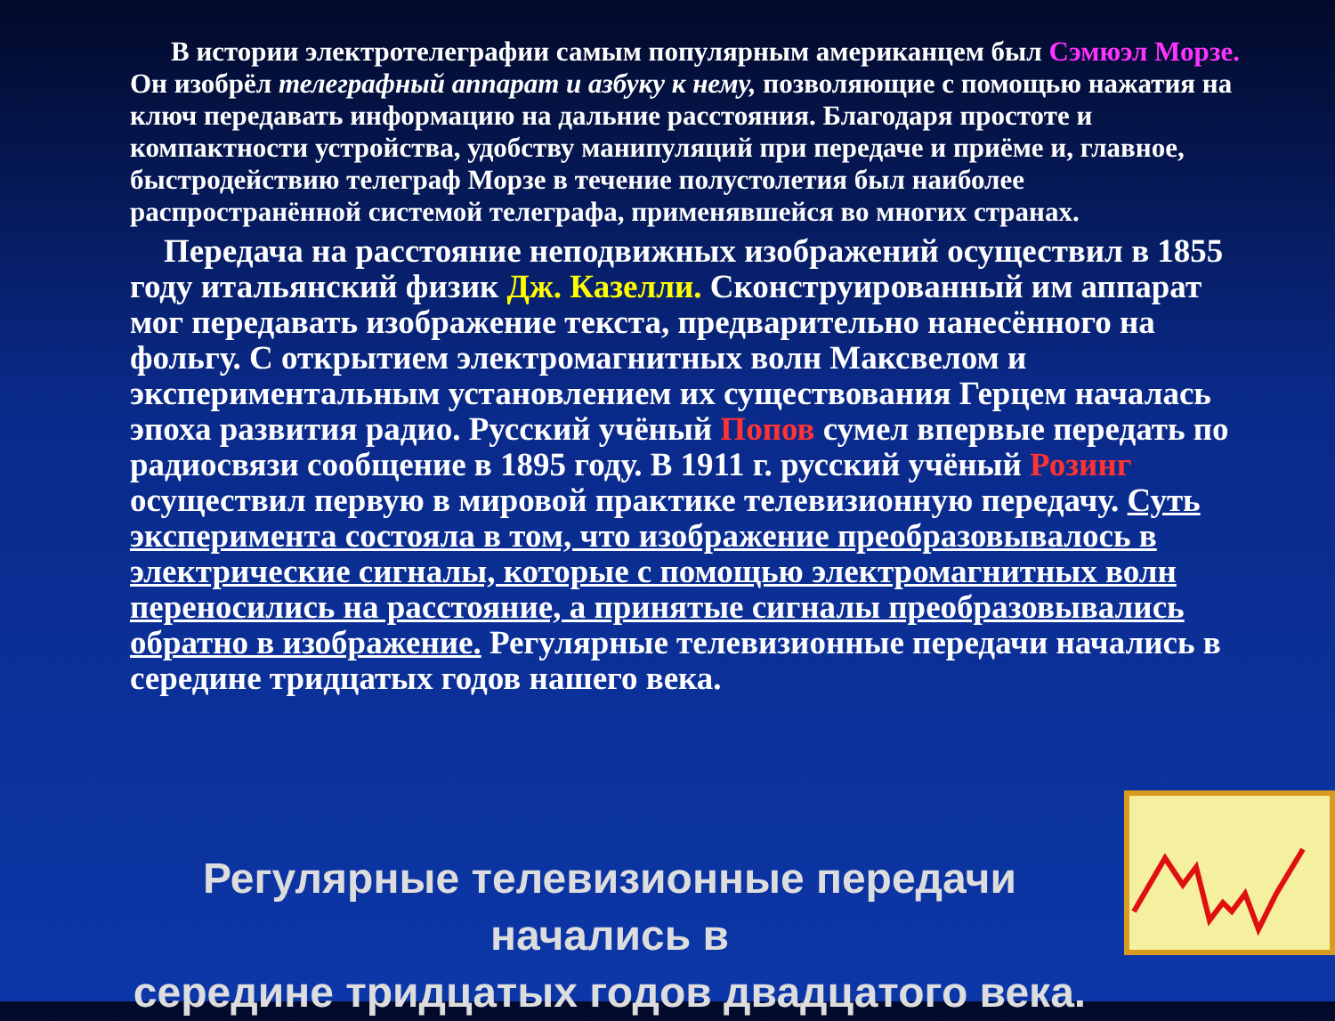В истории электротелеграфии самым популярным американцем был Сэмюэл Морзе. Он изобрёл телеграфный аппарат и азбуку к нему, позволяющие с помощью нажатия на ключ передавать информацию на дальние расстояния. Благодаря простоте и компактности устройства, удобству манипуляций при передаче и приёме и, главное, быстродействию телеграф Морзе в течение полустолетия был наиболее распространённой системой телеграфа, применявшейся во многих странах.
Передача на расстояние неподвижных изображений осуществил в 1855 году итальянский физик Дж. Казелли. Сконструированный им аппарат мог передавать изображение текста, предварительно нанесённого на фольгу. С открытием электромагнитных волн Максвелом и экспериментальным установлением их существования Герцем началась эпоха развития радио. Русский учёный Попов сумел впервые передать по радиосвязи сообщение в 1895 году. В 1911 г. русский учёный Розинг осуществил первую в мировой практике телевизионную передачу. Суть эксперимента состояла в том, что изображение преобразовывалось в электрические сигналы, которые с помощью электромагнитных волн переносились на расстояние, а принятые сигналы преобразовывались обратно в изображение. Регулярные телевизионные передачи начались в середине тридцатых годов нашего века.
Регулярные телевизионные передачи начались в
середине тридцатых годов двадцатого века.